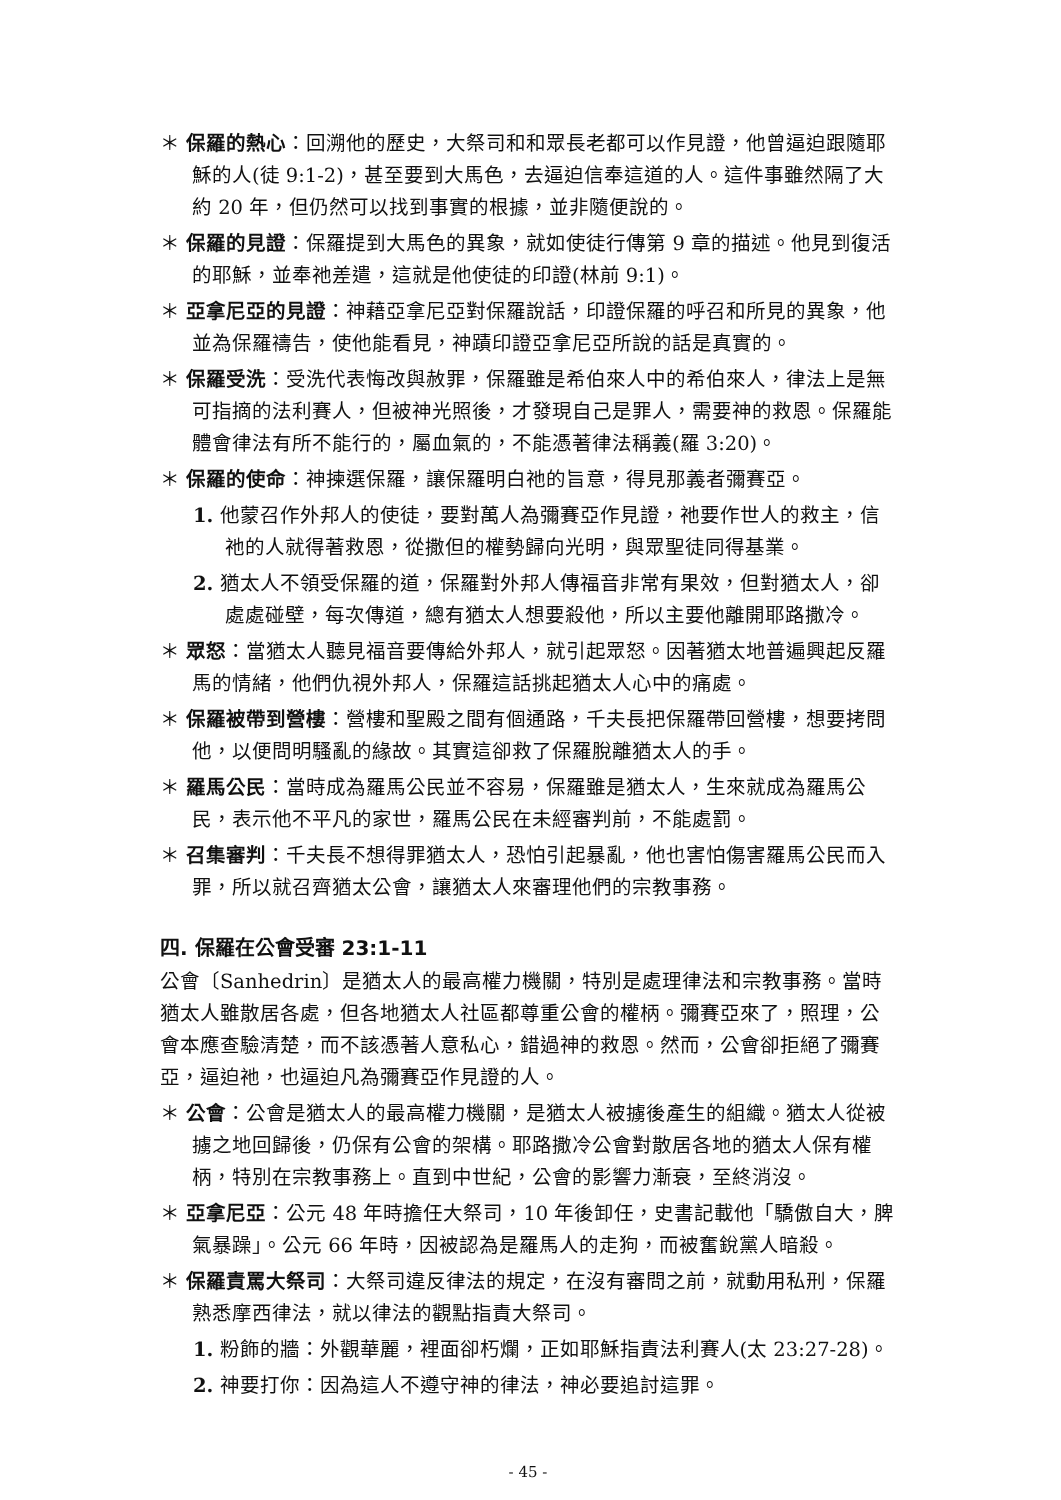＊ 保羅的熱心：回溯他的歷史，大祭司和和眾長老都可以作見證，他曾逼迫跟隨耶穌的人(徒 9:1-2)，甚至要到大馬色，去逼迫信奉這道的人。這件事雖然隔了大約 20 年，但仍然可以找到事實的根據，並非隨便說的。
＊ 保羅的見證：保羅提到大馬色的異象，就如使徒行傳第 9 章的描述。他見到復活的耶穌，並奉祂差遣，這就是他使徒的印證(林前 9:1)。
＊ 亞拿尼亞的見證：神藉亞拿尼亞對保羅說話，印證保羅的呼召和所見的異象，他並為保羅禱告，使他能看見，神蹟印證亞拿尼亞所說的話是真實的。
＊ 保羅受洗：受洗代表悔改與赦罪，保羅雖是希伯來人中的希伯來人，律法上是無可指摘的法利賽人，但被神光照後，才發現自己是罪人，需要神的救恩。保羅能體會律法有所不能行的，屬血氣的，不能憑著律法稱義(羅 3:20)。
＊ 保羅的使命：神揀選保羅，讓保羅明白祂的旨意，得見那義者彌賽亞。
1. 他蒙召作外邦人的使徒，要對萬人為彌賽亞作見證，祂要作世人的救主，信祂的人就得著救恩，從撒但的權勢歸向光明，與眾聖徒同得基業。
2. 猶太人不領受保羅的道，保羅對外邦人傳福音非常有果效，但對猶太人，卻處處碰壁，每次傳道，總有猶太人想要殺他，所以主要他離開耶路撒冷。
＊ 眾怒：當猶太人聽見福音要傳給外邦人，就引起眾怒。因著猶太地普遍興起反羅馬的情緒，他們仇視外邦人，保羅這話挑起猶太人心中的痛處。
＊ 保羅被帶到營樓：營樓和聖殿之間有個通路，千夫長把保羅帶回營樓，想要拷問他，以便問明騷亂的緣故。其實這卻救了保羅脫離猶太人的手。
＊ 羅馬公民：當時成為羅馬公民並不容易，保羅雖是猶太人，生來就成為羅馬公民，表示他不平凡的家世，羅馬公民在未經審判前，不能處罰。
＊ 召集審判：千夫長不想得罪猶太人，恐怕引起暴亂，他也害怕傷害羅馬公民而入罪，所以就召齊猶太公會，讓猶太人來審理他們的宗教事務。
四. 保羅在公會受審 23:1-11
公會〔Sanhedrin〕是猶太人的最高權力機關，特別是處理律法和宗教事務。當時猶太人雖散居各處，但各地猶太人社區都尊重公會的權柄。彌賽亞來了，照理，公會本應查驗清楚，而不該憑著人意私心，錯過神的救恩。然而，公會卻拒絕了彌賽亞，逼迫祂，也逼迫凡為彌賽亞作見證的人。
＊ 公會：公會是猶太人的最高權力機關，是猶太人被擄後產生的組織。猶太人從被擄之地回歸後，仍保有公會的架構。耶路撒冷公會對散居各地的猶太人保有權柄，特別在宗教事務上。直到中世紀，公會的影響力漸衰，至終消沒。
＊ 亞拿尼亞：公元 48 年時擔任大祭司，10 年後卸任，史書記載他「驕傲自大，脾氣暴躁」。公元 66 年時，因被認為是羅馬人的走狗，而被奮銳黨人暗殺。
＊ 保羅責罵大祭司：大祭司違反律法的規定，在沒有審問之前，就動用私刑，保羅熟悉摩西律法，就以律法的觀點指責大祭司。
1. 粉飾的牆：外觀華麗，裡面卻朽爛，正如耶穌指責法利賽人(太 23:27-28)。
2. 神要打你：因為這人不遵守神的律法，神必要追討這罪。
- 45 -